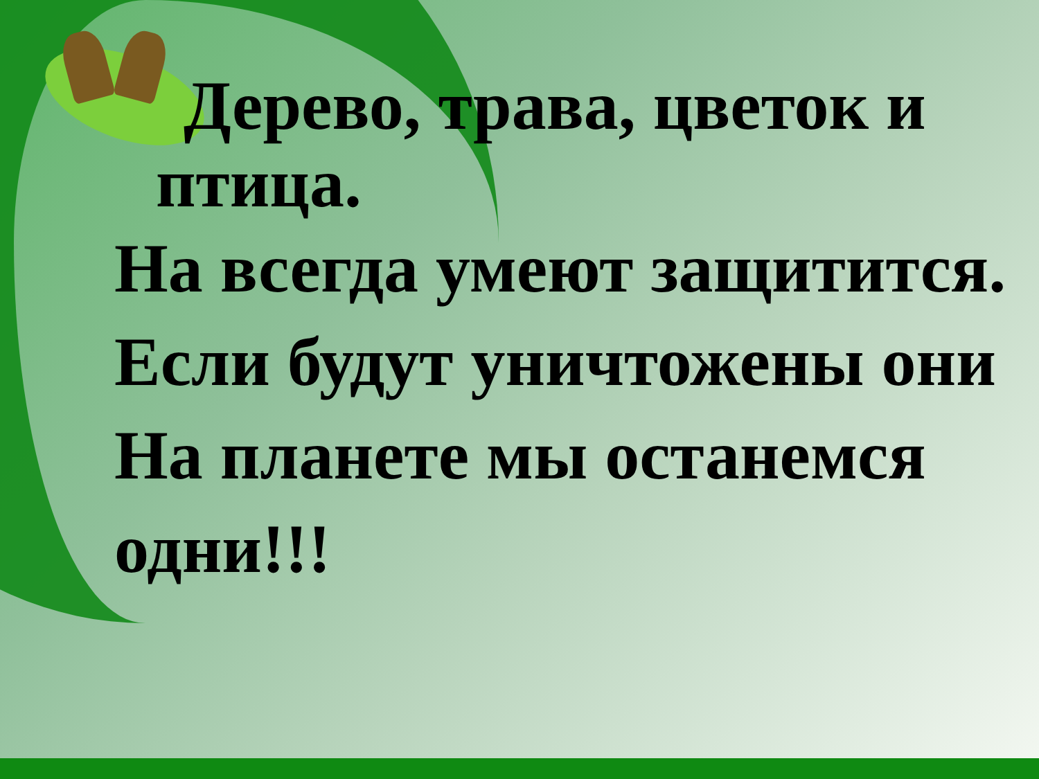Дерево, трава, цветок и
птица.
На всегда умеют защитится.
Если будут уничтожены они
На планете мы останемся
одни!!!